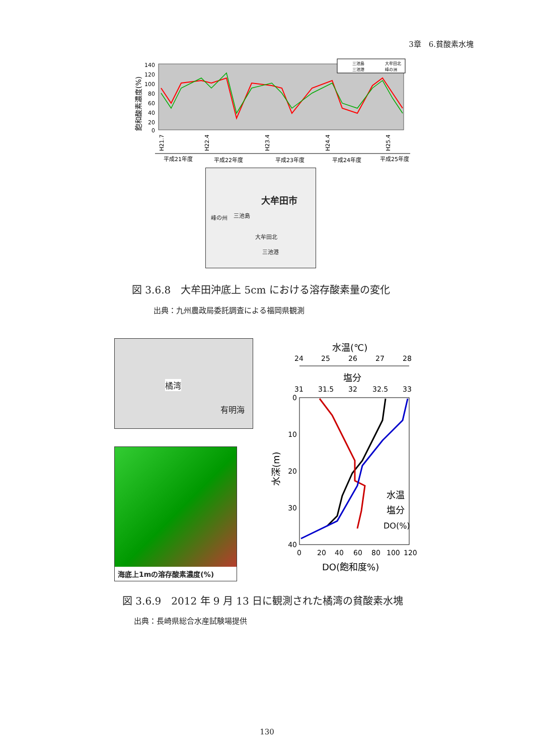3章　6.貧酸素水塊
飽和酸素濃度(%)
140
120
100
80
60
40
20
0
三池島
大牟田北
三池港
峰の洲
H21.7
H22.4
H23.4
H24.4
H25.4
平成21年度
平成22年度
平成23年度
平成24年度
平成25年度
大牟田市
峰の州 三池島
大牟田北
三池港
図 3.6.8　大牟田沖底上 5cm における溶存酸素量の変化
出典：九州農政局委託調査による福岡県観測
橘湾
有明海
海底上1mの溶存酸素濃度(%)
水温(℃)
24
25
26
27
28
塩分
31
31.5
32
32.5
33
0
10
20
30
40
水深(m)
水温
塩分
DO(%)
0
20
40
60
80
100
120
DO(飽和度%)
図 3.6.9　2012 年 9 月 13 日に観測された橘湾の貧酸素水塊
出典：長崎県総合水産試験場提供
130